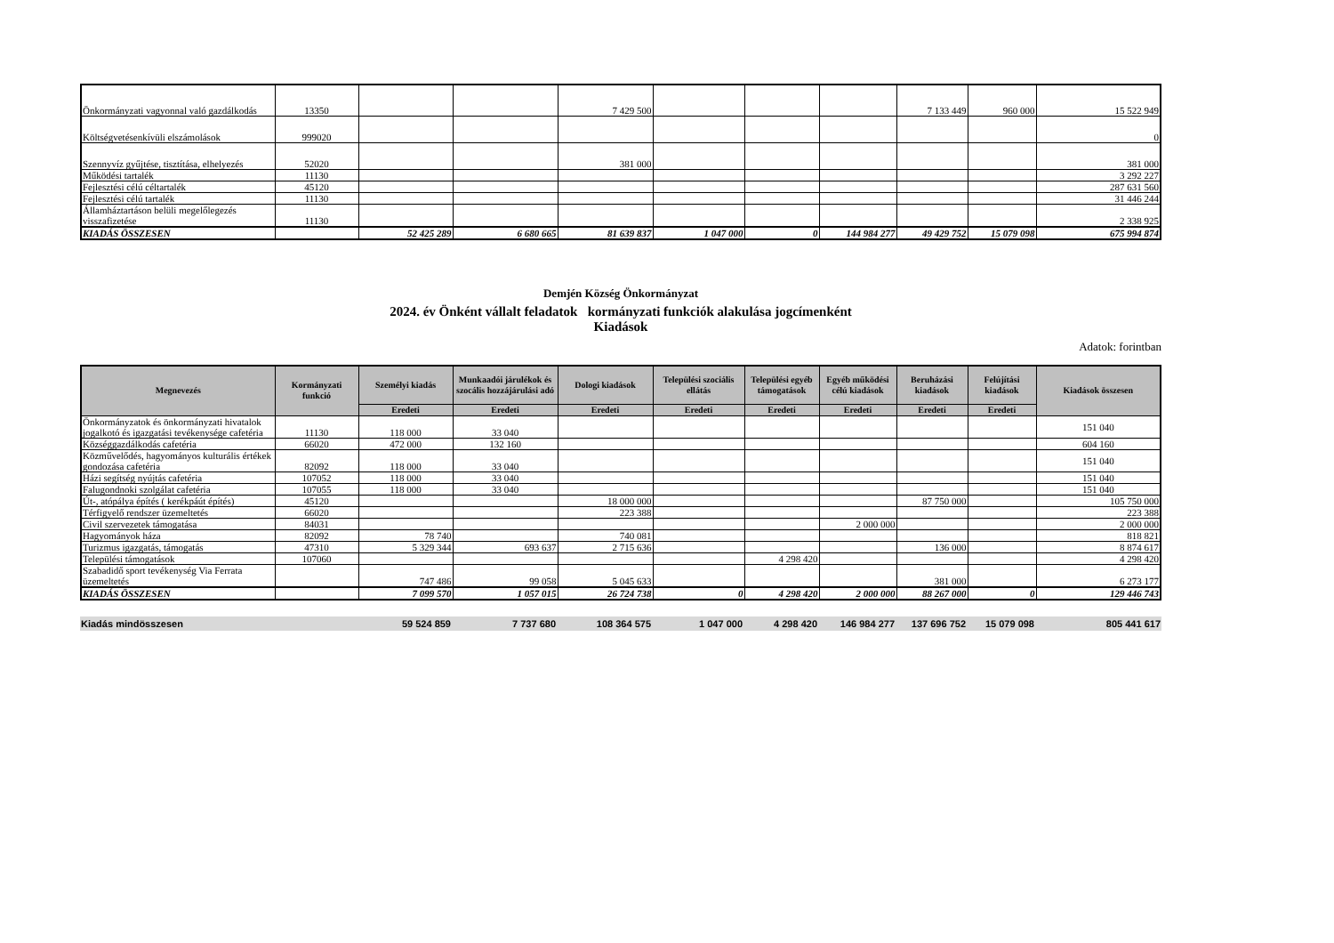| Önkormányzati vagyonnal való gazdálkodás | 13350 | | | 7 429 500 | | | | 7 133 449 | 960 000 | 15 522 949 |
| Költségvetésenkívüli elszámolások | 999020 | | | | | | | | | 0 |
| Szennyvíz gyűjtése, tisztítása, elhelyezés | 52020 | | | 381 000 | | | | | | 381 000 |
| Működési tartalék | 11130 | | | | | | | | | 3 292 227 |
| Fejlesztési célú céltartalék | 45120 | | | | | | | | | 287 631 560 |
| Fejlesztési célú tartalék | 11130 | | | | | | | | | 31 446 244 |
| Államháztartáson belüli megelőlegezés visszafizetése | 11130 | | | | | | | | | 2 338 925 |
| KIADÁS ÖSSZESEN | | 52 425 289 | 6 680 665 | 81 639 837 | 1 047 000 | 0 | 144 984 277 | 49 429 752 | 15 079 098 | 675 994 874 |
Demjén Község Önkormányzat
2024. év Önként vállalt feladatok kormányzati funkciók alakulása jogcímenként
Kiadások
Adatok: forintban
| Megnevezés | Kormányzati funkció | Személyi kiadás | Munkaadói járulékok és szocális hozzájárulási adó | Dologi kiadások | Települési szociális ellátás | Települési egyéb támogatások | Egyéb működési célú kiadások | Beruházási kiadások | Felújítási kiadások | Kiadások összesen |
| --- | --- | --- | --- | --- | --- | --- | --- | --- | --- | --- |
| | | Eredeti | Eredeti | Eredeti | Eredeti | Eredeti | Eredeti | Eredeti | Eredeti | |
| Önkormányzatok és önkormányzati hivatalok jogalkotó és igazgatási tevékenysége cafetéria | 11130 | 118 000 | 33 040 | | | | | | | 151 040 |
| Községgazdálkodás cafetéria | 66020 | 472 000 | 132 160 | | | | | | | 604 160 |
| Közművelődés, hagyományos kulturális értékek gondozása cafetéria | 82092 | 118 000 | 33 040 | | | | | | | 151 040 |
| Házi segítség nyújtás cafetéria | 107052 | 118 000 | 33 040 | | | | | | | 151 040 |
| Falugondnoki szolgálat cafetéria | 107055 | 118 000 | 33 040 | | | | | | | 151 040 |
| Út-, atópálya építés ( kerékpáút építés) | 45120 | | | 18 000 000 | | | | 87 750 000 | | 105 750 000 |
| Térfigyelő rendszer üzemeltetés | 66020 | | | 223 388 | | | | | | 223 388 |
| Civil szervezetek támogatása | 84031 | | | | | | 2 000 000 | | | 2 000 000 |
| Hagyományok háza | 82092 | 78 740 | | 740 081 | | | | | | 818 821 |
| Turizmus igazgatás, támogatás | 47310 | 5 329 344 | 693 637 | 2 715 636 | | | | 136 000 | | 8 874 617 |
| Települési támogatások | 107060 | | | | | 4 298 420 | | | | 4 298 420 |
| Szabadidő sport tevékenység Via Ferrata üzemeltetés | | 747 486 | 99 058 | 5 045 633 | | | | 381 000 | | 6 273 177 |
| KIADÁS ÖSSZESEN | | 7 099 570 | 1 057 015 | 26 724 738 | 0 | 4 298 420 | 2 000 000 | 88 267 000 | 0 | 129 446 743 |
| Kiadás mindösszesen | | 59 524 859 | 7 737 680 | 108 364 575 | 1 047 000 | 4 298 420 | 146 984 277 | 137 696 752 | 15 079 098 | 805 441 617 |